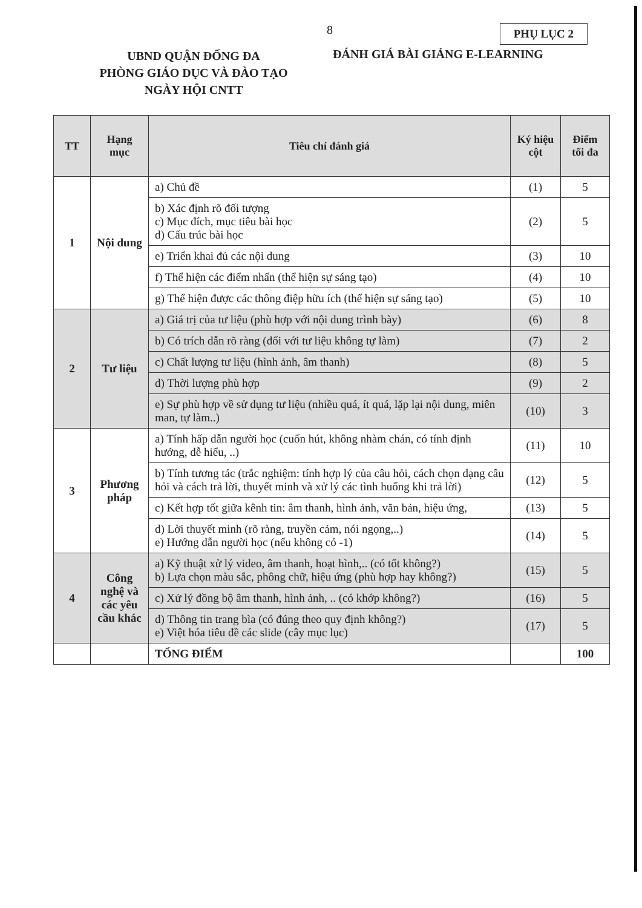8 PHỤ LỤC 2
UBND QUẬN ĐỐNG ĐA
PHÒNG GIÁO DỤC VÀ ĐÀO TẠO
NGÀY HỘI CNTT
ĐÁNH GIÁ BÀI GIẢNG E-LEARNING
| TT | Hạng mục | Tiêu chí đánh giá | Ký hiệu cột | Điểm tối đa |
| --- | --- | --- | --- | --- |
| 1 | Nội dung | a) Chủ đề | (1) | 5 |
| | | b) Xác định rõ đối tượng c) Mục đích, mục tiêu bài học d) Cấu trúc bài học | (2) | 5 |
| | | e) Triển khai đủ các nội dung | (3) | 10 |
| | | f) Thể hiện các điểm nhấn (thể hiện sự sáng tạo) | (4) | 10 |
| | | g) Thể hiện được các thông điệp hữu ích (thể hiện sự sáng tạo) | (5) | 10 |
| 2 | Tư liệu | a) Giá trị của tư liệu (phù hợp với nội dung trình bày) | (6) | 8 |
| | | b) Có trích dẫn rõ ràng (đối với tư liệu không tự làm) | (7) | 2 |
| | | c) Chất lượng tư liệu (hình ảnh, âm thanh) | (8) | 5 |
| | | d) Thời lượng phù hợp | (9) | 2 |
| | | e) Sự phù hợp về sử dụng tư liệu (nhiều quá, ít quá, lặp lại nội dung, miên man, tự làm..) | (10) | 3 |
| 3 | Phương pháp | a) Tính hấp dẫn người học (cuốn hút, không nhàm chán, có tính định hướng, dễ hiểu, ..) | (11) | 10 |
| | | b) Tính tương tác (trắc nghiệm: tính hợp lý của câu hỏi, cách chọn dạng câu hỏi và cách trả lời, thuyết minh và xử lý các tình huống khi trả lời) | (12) | 5 |
| | | c) Kết hợp tốt giữa kênh tin: âm thanh, hình ảnh, văn bản, hiệu ứng, | (13) | 5 |
| | | d) Lời thuyết minh (rõ ràng, truyền cảm, nói ngọng,..) e) Hướng dẫn người học (nếu không có -1) | (14) | 5 |
| 4 | Công nghệ và các yêu cầu khác | a) Kỹ thuật xử lý video, âm thanh, hoạt hình,.. (có tốt không?) b) Lựa chọn màu sắc, phông chữ, hiệu ứng (phù hợp hay không?) | (15) | 5 |
| | | c) Xử lý đồng bộ âm thanh, hình ảnh, .. (có khớp không?) | (16) | 5 |
| | | d) Thông tin trang bìa (có đúng theo quy định không?) e) Việt hóa tiêu đề các slide (cây mục lục) | (17) | 5 |
| | | TỔNG ĐIỂM | | 100 |